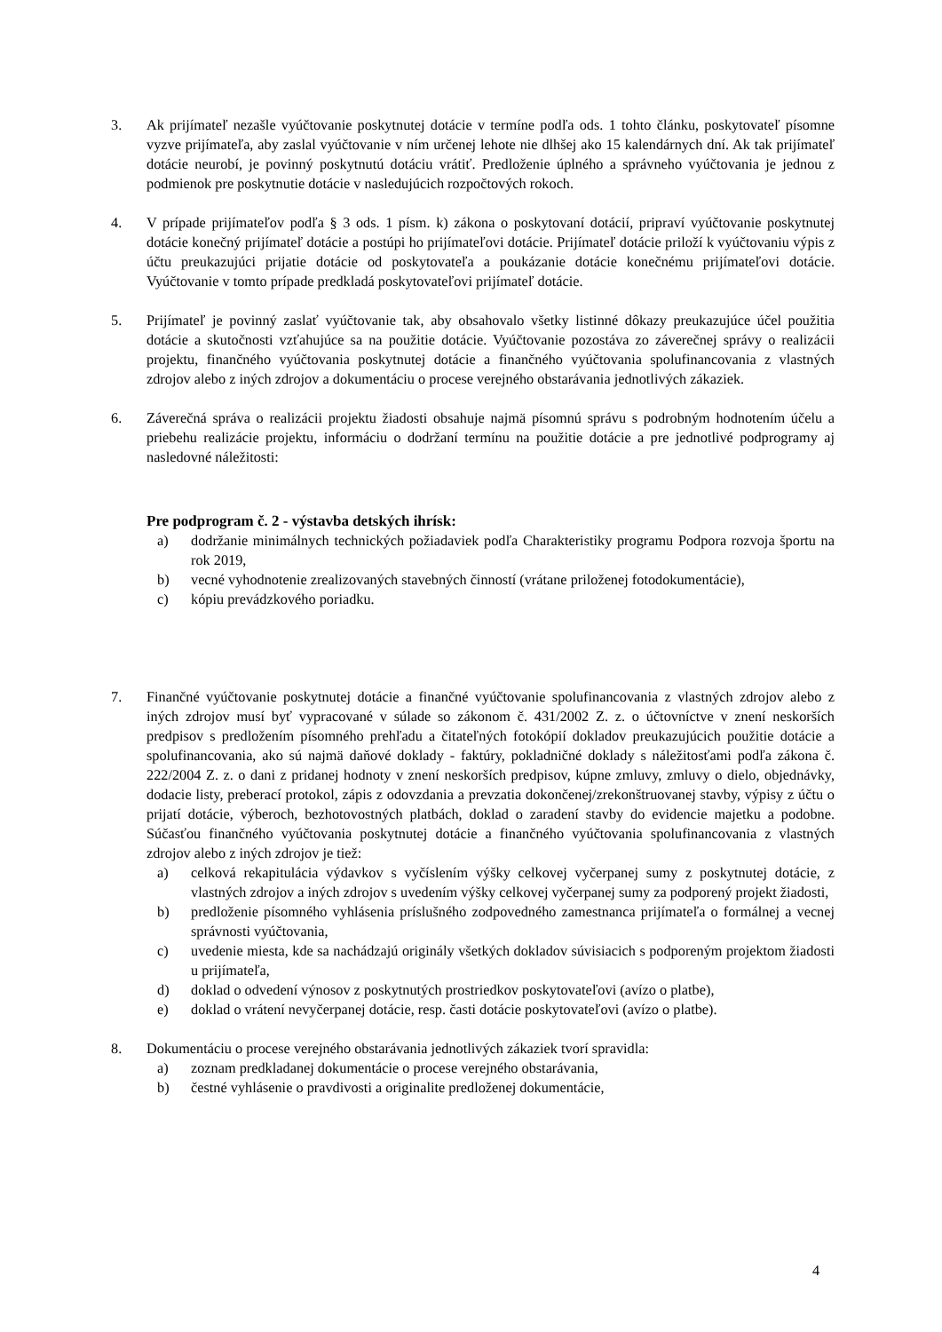3. Ak prijímateľ nezašle vyúčtovanie poskytnutej dotácie v termíne podľa ods. 1 tohto článku, poskytovateľ písomne vyzve prijímateľa, aby zaslal vyúčtovanie v ním určenej lehote nie dlhšej ako 15 kalendárnych dní. Ak tak prijímateľ dotácie neurobí, je povinný poskytnutú dotáciu vrátiť. Predloženie úplného a správneho vyúčtovania je jednou z podmienok pre poskytnutie dotácie v nasledujúcich rozpočtových rokoch.
4. V prípade prijímateľov podľa § 3 ods. 1 písm. k) zákona o poskytovaní dotácií, pripraví vyúčtovanie poskytnutej dotácie konečný prijímateľ dotácie a postúpi ho prijímateľovi dotácie. Prijímateľ dotácie priloží k vyúčtovaniu výpis z účtu preukazujúci prijatie dotácie od poskytovateľa a poukázanie dotácie konečnému prijímateľovi dotácie. Vyúčtovanie v tomto prípade predkladá poskytovateľovi prijímateľ dotácie.
5. Prijímateľ je povinný zaslať vyúčtovanie tak, aby obsahovalo všetky listinné dôkazy preukazujúce účel použitia dotácie a skutočnosti vzťahujúce sa na použitie dotácie. Vyúčtovanie pozostáva zo záverečnej správy o realizácii projektu, finančného vyúčtovania poskytnutej dotácie a finančného vyúčtovania spolufinancovania z vlastných zdrojov alebo z iných zdrojov a dokumentáciu o procese verejného obstarávania jednotlivých zákaziek.
6. Záverečná správa o realizácii projektu žiadosti obsahuje najmä písomnú správu s podrobným hodnotením účelu a priebehu realizácie projektu, informáciu o dodržaní termínu na použitie dotácie a pre jednotlivé podprogramy aj nasledovné náležitosti:
Pre podprogram č. 2 - výstavba detských ihrísk:
a) dodržanie minimálnych technických požiadaviek podľa Charakteristiky programu Podpora rozvoja športu na rok 2019,
b) vecné vyhodnotenie zrealizovaných stavebných činností (vrátane priloženej fotodokumentácie),
c) kópiu prevádzkového poriadku.
7. Finančné vyúčtovanie poskytnutej dotácie a finančné vyúčtovanie spolufinancovania z vlastných zdrojov alebo z iných zdrojov musí byť vypracované v súlade so zákonom č. 431/2002 Z. z. o účtovníctve v znení neskorších predpisov s predložením písomného prehľadu a čitateľných fotokópií dokladov preukazujúcich použitie dotácie a spolufinancovania, ako sú najmä daňové doklady - faktúry, pokladničné doklady s náležitosťami podľa zákona č. 222/2004 Z. z. o dani z pridanej hodnoty v znení neskorších predpisov, kúpne zmluvy, zmluvy o dielo, objednávky, dodacie listy, preberací protokol, zápis z odovzdania a prevzatia dokončenej/zrekonštruovanej stavby, výpisy z účtu o prijatí dotácie, výberoch, bezhotovostných platbách, doklad o zaradení stavby do evidencie majetku a podobne. Súčasťou finančného vyúčtovania poskytnutej dotácie a finančného vyúčtovania spolufinancovania z vlastných zdrojov alebo z iných zdrojov je tiež:
a) celková rekapitulácia výdavkov s vyčíslením výšky celkovej vyčerpanej sumy z poskytnutej dotácie, z vlastných zdrojov a iných zdrojov s uvedením výšky celkovej vyčerpanej sumy za podporený projekt žiadosti,
b) predloženie písomného vyhlásenia príslušného zodpovedného zamestnanca prijímateľa o formálnej a vecnej správnosti vyúčtovania,
c) uvedenie miesta, kde sa nachádzajú originály všetkých dokladov súvisiacich s podporeným projektom žiadosti u prijímateľa,
d) doklad o odvedení výnosov z poskytnutých prostriedkov poskytovateľovi (avízo o platbe),
e) doklad o vrátení nevyčerpanej dotácie, resp. časti dotácie poskytovateľovi (avízo o platbe).
8. Dokumentáciu o procese verejného obstarávania jednotlivých zákaziek tvorí spravidla:
a) zoznam predkladanej dokumentácie o procese verejného obstarávania,
b) čestné vyhlásenie o pravdivosti a originalite predloženej dokumentácie,
4